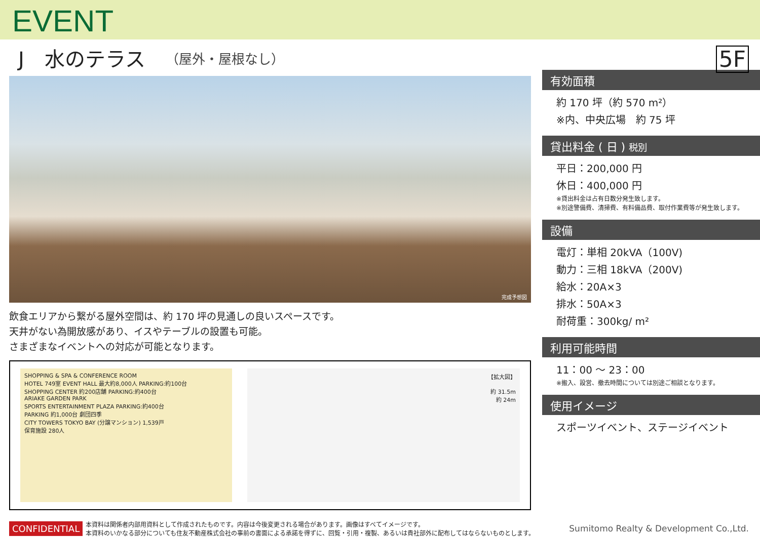EVENT
J　水のテラス （屋外・屋根なし）
5F
完成予想図
飲食エリアから繋がる屋外空間は、約 170 坪の見通しの良いスペースです。
天井がない為開放感があり、イスやテーブルの設置も可能。
さまざまなイベントへの対応が可能となります。
SHOPPING & SPA & CONFERENCE ROOM
HOTEL 749室 EVENT HALL 最大約8,000人 PARKING:約100台
SHOPPING CENTER 約200店舗 PARKING:約400台
ARIAKE GARDEN PARK
SPORTS ENTERTAINMENT PLAZA PARKING:約400台
PARKING 約1,000台 劇団四季
CITY TOWERS TOKYO BAY (分譲マンション) 1,539戸
保育施設 280人
【拡大図】
約 31.5m
約 24m
有効面積
約 170 坪（約 570 m²）
※内、中央広場　約 75 坪
貸出料金 ( 日 ) 税別
平日：200,000 円
休日：400,000 円
※貸出料金は占有日数分発生致します。
※別途警備費、清掃費、有料備品費、取付作業費等が発生致します。
設備
電灯：単相 20kVA（100V)
動力：三相 18kVA（200V)
給水：20A×3
排水：50A×3
耐荷重：300kg/ m²
利用可能時間
11：00 ～ 23：00
※搬入、設営、撤去時間については別途ご相談となります。
使用イメージ
スポーツイベント、ステージイベント
CONFIDENTIAL 本資料は関係者内部用資料として作成されたものです。内容は今後変更される場合があります。画像はすべてイメージです。
本資料のいかなる部分についても住友不動産株式会社の事前の書面による承諾を得ずに、回覧・引用・複製、あるいは貴社部外に配布してはならないものとします。 Sumitomo Realty & Development Co.,Ltd.